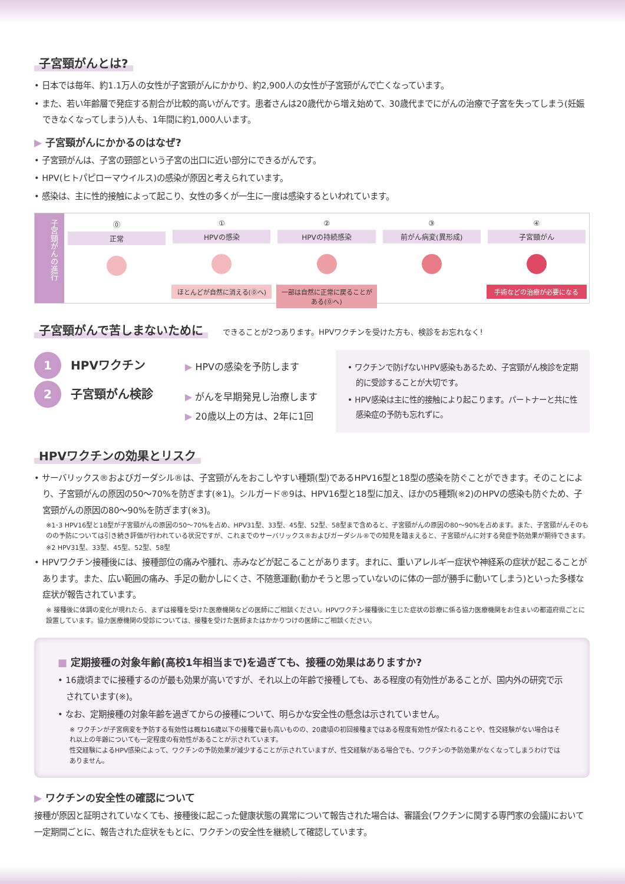子宮頸がんとは?
• 日本では毎年、約1.1万人の女性が子宮頸がんにかかり、約2,900人の女性が子宮頸がんで亡くなっています。
• また、若い年齢層で発症する割合が比較的高いがんです。患者さんは20歳代から増え始めて、30歳代までにがんの治療で子宮を失ってしまう(妊娠できなくなってしまう)人も、1年間に約1,000人います。
▶ 子宮頸がんにかかるのはなぜ?
• 子宮頸がんは、子宮の頸部という子宮の出口に近い部分にできるがんです。
• HPV(ヒトパピローマウイルス)の感染が原因と考えられています。
• 感染は、主に性的接触によって起こり、女性の多くが一生に一度は感染するといわれています。
子宮頸がんの進行
⓪
正常
①
HPVの感染
ほとんどが自然に消える(⓪へ)
②
HPVの持続感染
一部は自然に正常に戻ることがある(⓪へ)
③
前がん病変(異形成)
④
子宮頸がん
手術などの治療が必要になる
子宮頸がんで苦しまないために
できることが2つあります。HPVワクチンを受けた方も、検診をお忘れなく!
1 HPVワクチン
2 子宮頸がん検診
▶ HPVの感染を予防します
▶ がんを早期発見し治療します
▶ 20歳以上の方は、2年に1回
• ワクチンで防げないHPV感染もあるため、子宮頸がん検診を定期的に受診することが大切です。
• HPV感染は主に性的接触により起こります。パートナーと共に性感染症の予防も忘れずに。
HPVワクチンの効果とリスク
• サーバリックス®およびガーダシル®は、子宮頸がんをおこしやすい種類(型)であるHPV16型と18型の感染を防ぐことができます。そのことにより、子宮頸がんの原因の50～70%を防ぎます(※1)。シルガード®9は、HPV16型と18型に加え、ほかの5種類(※2)のHPVの感染も防ぐため、子宮頸がんの原因の80～90%を防ぎます(※3)。
※1･3 HPV16型と18型が子宮頸がんの原因の50～70%を占め、HPV31型、33型、45型、52型、58型まで含めると、子宮頸がんの原因の80～90%を占めます。また、子宮頸がんそのものの予防については引き続き評価が行われている状況ですが、これまでのサーバリックス®およびガーダシル®での知見を踏まえると、子宮頸がんに対する発症予防効果が期待できます。
※2 HPV31型、33型、45型、52型、58型
• HPVワクチン接種後には、接種部位の痛みや腫れ、赤みなどが起こることがあります。まれに、重いアレルギー症状や神経系の症状が起こることがあります。また、広い範囲の痛み、手足の動かしにくさ、不随意運動(動かそうと思っていないのに体の一部が勝手に動いてしまう)といった多様な症状が報告されています。
※ 接種後に体調の変化が現れたら、まずは接種を受けた医療機関などの医師にご相談ください。HPVワクチン接種後に生じた症状の診療に係る協力医療機関をお住まいの都道府県ごとに設置しています。協力医療機関の受診については、接種を受けた医師またはかかりつけの医師にご相談ください。
■ 定期接種の対象年齢(高校1年相当まで)を過ぎても、接種の効果はありますか?
• 16歳頃までに接種するのが最も効果が高いですが、それ以上の年齢で接種しても、ある程度の有効性があることが、国内外の研究で示されています(※)。
• なお、定期接種の対象年齢を過ぎてからの接種について、明らかな安全性の懸念は示されていません。
※ ワクチンが子宮病変を予防する有効性は概ね16歳以下の接種で最も高いものの、20歳頃の初回接種まではある程度有効性が保たれることや、性交経験がない場合はそれ以上の年齢についても一定程度の有効性があることが示されています。
性交経験によるHPV感染によって、ワクチンの予防効果が減少することが示されていますが、性交経験がある場合でも、ワクチンの予防効果がなくなってしまうわけではありません。
▶ ワクチンの安全性の確認について
接種が原因と証明されていなくても、接種後に起こった健康状態の異常について報告された場合は、審議会(ワクチンに関する専門家の会議)において一定期間ごとに、報告された症状をもとに、ワクチンの安全性を継続して確認しています。